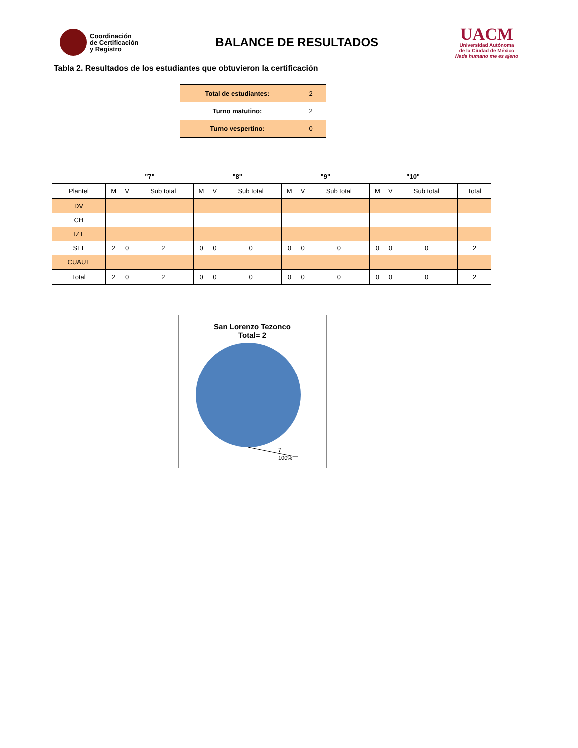Coordinación
de Certificación
y Registro
BALANCE DE RESULTADOS
UACM
Universidad Autónoma
de la Ciudad de México
Nada humano me es ajeno
Tabla 2. Resultados de los estudiantes que obtuvieron la certificación
| Total de estudiantes: | 2 |
| Turno matutino: | 2 |
| Turno vespertino: | 0 |
| | "7" | | | "8" | | | "9" | | | "10" | | | |
| --- | --- | --- | --- | --- | --- | --- | --- | --- | --- | --- | --- | --- | --- |
| Plantel | M | V | Sub total | M | V | Sub total | M | V | Sub total | M | V | Sub total | Total |
| DV | | | | | | | | | | | | | |
| CH | | | | | | | | | | | | | |
| IZT | | | | | | | | | | | | | |
| SLT | 2 | 0 | 2 | 0 | 0 | 0 | 0 | 0 | 0 | 0 | 0 | 0 | 2 |
| CUAUT | | | | | | | | | | | | | |
| Total | 2 | 0 | 2 | 0 | 0 | 0 | 0 | 0 | 0 | 0 | 0 | 0 | 2 |
San Lorenzo Tezonco
Total= 2
7
100%